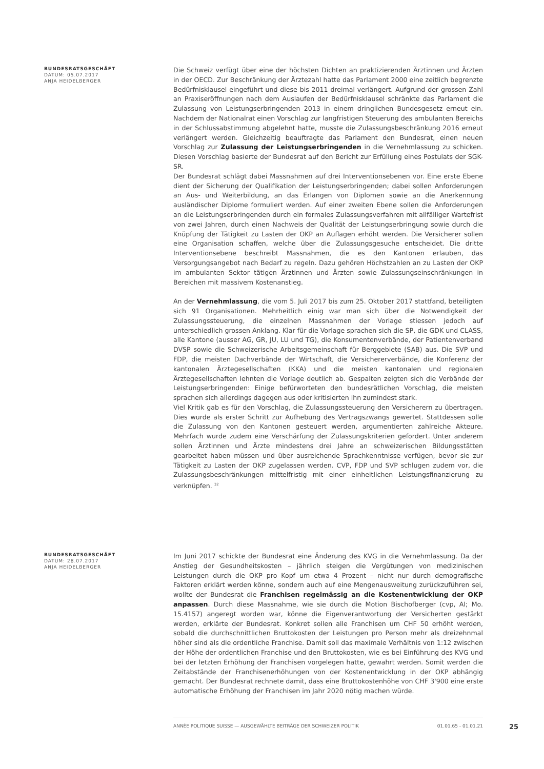BUNDESRATSGESCHÄFT
DATUM: 05.07.2017
ANJA HEIDELBERGER
Die Schweiz verfügt über eine der höchsten Dichten an praktizierenden Ärztinnen und Ärzten in der OECD. Zur Beschränkung der Ärztezahl hatte das Parlament 2000 eine zeitlich begrenzte Bedürfnisklausel eingeführt und diese bis 2011 dreimal verlängert. Aufgrund der grossen Zahl an Praxiseröffnungen nach dem Auslaufen der Bedürfnisklausel schränkte das Parlament die Zulassung von Leistungserbringenden 2013 in einem dringlichen Bundesgesetz erneut ein. Nachdem der Nationalrat einen Vorschlag zur langfristigen Steuerung des ambulanten Bereichs in der Schlussabstimmung abgelehnt hatte, musste die Zulassungsbeschränkung 2016 erneut verlängert werden. Gleichzeitig beauftragte das Parlament den Bundesrat, einen neuen Vorschlag zur Zulassung der Leistungserbringenden in die Vernehmlassung zu schicken. Diesen Vorschlag basierte der Bundesrat auf den Bericht zur Erfüllung eines Postulats der SGK-SR.
Der Bundesrat schlägt dabei Massnahmen auf drei Interventionsebenen vor. Eine erste Ebene dient der Sicherung der Qualifikation der Leistungserbringenden; dabei sollen Anforderungen an Aus- und Weiterbildung, an das Erlangen von Diplomen sowie an die Anerkennung ausländischer Diplome formuliert werden. Auf einer zweiten Ebene sollen die Anforderungen an die Leistungserbringenden durch ein formales Zulassungsverfahren mit allfälliger Wartefrist von zwei Jahren, durch einen Nachweis der Qualität der Leistungserbringung sowie durch die Knüpfung der Tätigkeit zu Lasten der OKP an Auflagen erhöht werden. Die Versicherer sollen eine Organisation schaffen, welche über die Zulassungsgesuche entscheidet. Die dritte Interventionsebene beschreibt Massnahmen, die es den Kantonen erlauben, das Versorgungsangebot nach Bedarf zu regeln. Dazu gehören Höchstzahlen an zu Lasten der OKP im ambulanten Sektor tätigen Ärztinnen und Ärzten sowie Zulassungseinschränkungen in Bereichen mit massivem Kostenanstieg.
An der Vernehmlassung, die vom 5. Juli 2017 bis zum 25. Oktober 2017 stattfand, beteiligten sich 91 Organisationen. Mehrheitlich einig war man sich über die Notwendigkeit der Zulassungssteuerung, die einzelnen Massnahmen der Vorlage stiessen jedoch auf unterschiedlich grossen Anklang. Klar für die Vorlage sprachen sich die SP, die GDK und CLASS, alle Kantone (ausser AG, GR, JU, LU und TG), die Konsumentenverbände, der Patientenverband DVSP sowie die Schweizerische Arbeitsgemeinschaft für Berggebiete (SAB) aus. Die SVP und FDP, die meisten Dachverbände der Wirtschaft, die Versichererverbände, die Konferenz der kantonalen Ärztegesellschaften (KKA) und die meisten kantonalen und regionalen Ärztegesellschaften lehnten die Vorlage deutlich ab. Gespalten zeigten sich die Verbände der Leistungserbringenden: Einige befürworteten den bundesrätlichen Vorschlag, die meisten sprachen sich allerdings dagegen aus oder kritisierten ihn zumindest stark.
Viel Kritik gab es für den Vorschlag, die Zulassungssteuerung den Versicherern zu übertragen. Dies wurde als erster Schritt zur Aufhebung des Vertragszwangs gewertet. Stattdessen solle die Zulassung von den Kantonen gesteuert werden, argumentierten zahlreiche Akteure. Mehrfach wurde zudem eine Verschärfung der Zulassungskriterien gefordert. Unter anderem sollen Ärztinnen und Ärzte mindestens drei Jahre an schweizerischen Bildungsstätten gearbeitet haben müssen und über ausreichende Sprachkenntnisse verfügen, bevor sie zur Tätigkeit zu Lasten der OKP zugelassen werden. CVP, FDP und SVP schlugen zudem vor, die Zulassungsbeschränkungen mittelfristig mit einer einheitlichen Leistungsfinanzierung zu verknüpfen. <sup>32</sup>
BUNDESRATSGESCHÄFT
DATUM: 28.07.2017
ANJA HEIDELBERGER
Im Juni 2017 schickte der Bundesrat eine Änderung des KVG in die Vernehmlassung. Da der Anstieg der Gesundheitskosten – jährlich steigen die Vergütungen von medizinischen Leistungen durch die OKP pro Kopf um etwa 4 Prozent – nicht nur durch demografische Faktoren erklärt werden könne, sondern auch auf eine Mengenausweitung zurückzuführen sei, wollte der Bundesrat die Franchisen regelmässig an die Kostenentwicklung der OKP anpassen. Durch diese Massnahme, wie sie durch die Motion Bischofberger (cvp, AI; Mo. 15.4157) angeregt worden war, könne die Eigenverantwortung der Versicherten gestärkt werden, erklärte der Bundesrat. Konkret sollen alle Franchisen um CHF 50 erhöht werden, sobald die durchschnittlichen Bruttokosten der Leistungen pro Person mehr als dreizehnmal höher sind als die ordentliche Franchise. Damit soll das maximale Verhältnis von 1:12 zwischen der Höhe der ordentlichen Franchise und den Bruttokosten, wie es bei Einführung des KVG und bei der letzten Erhöhung der Franchisen vorgelegen hatte, gewahrt werden. Somit werden die Zeitabstände der Franchisenerhöhungen von der Kostenentwicklung in der OKP abhängig gemacht. Der Bundesrat rechnete damit, dass eine Bruttokostenhöhe von CHF 3'900 eine erste automatische Erhöhung der Franchisen im Jahr 2020 nötig machen würde.
ANNÉE POLITIQUE SUISSE — AUSGEWÄHLTE BEITRÄGE DER SCHWEIZER POLITIK 01.01.65 - 01.01.21
25